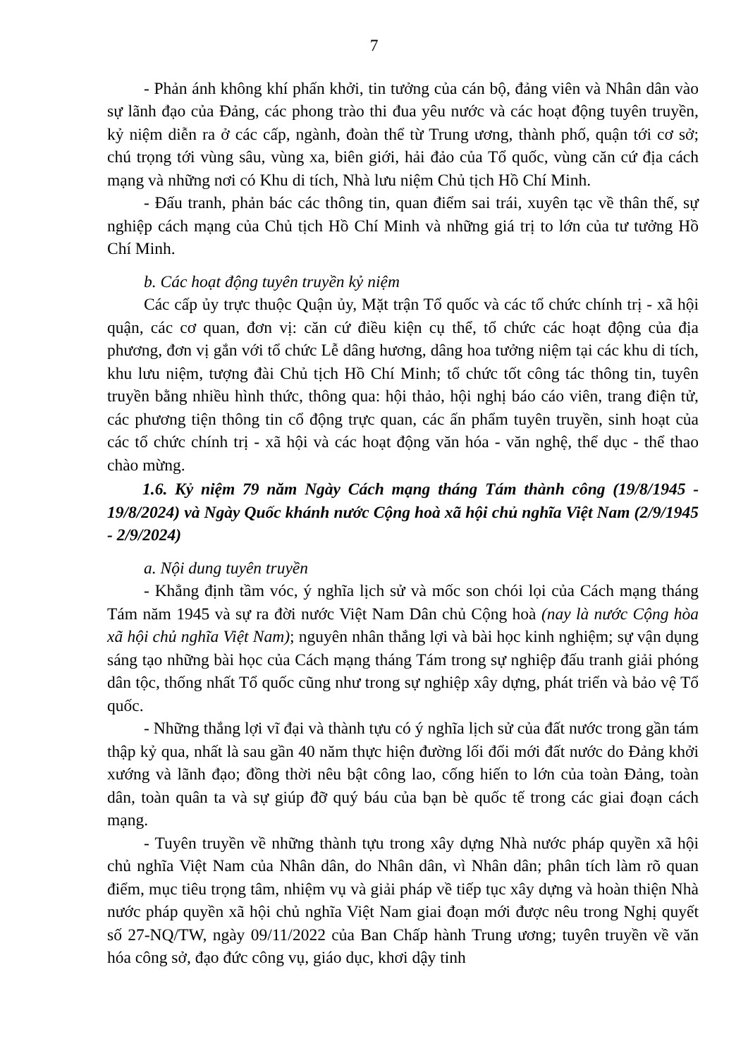7
- Phản ánh không khí phấn khởi, tin tưởng của cán bộ, đảng viên và Nhân dân vào sự lãnh đạo của Đảng, các phong trào thi đua yêu nước và các hoạt động tuyên truyền, kỷ niệm diễn ra ở các cấp, ngành, đoàn thể từ Trung ương, thành phố, quận tới cơ sở; chú trọng tới vùng sâu, vùng xa, biên giới, hải đảo của Tổ quốc, vùng căn cứ địa cách mạng và những nơi có Khu di tích, Nhà lưu niệm Chủ tịch Hồ Chí Minh.
- Đấu tranh, phản bác các thông tin, quan điểm sai trái, xuyên tạc về thân thế, sự nghiệp cách mạng của Chủ tịch Hồ Chí Minh và những giá trị to lớn của tư tưởng Hồ Chí Minh.
b. Các hoạt động tuyên truyền kỷ niệm
Các cấp ủy trực thuộc Quận ủy, Mặt trận Tổ quốc và các tổ chức chính trị - xã hội quận, các cơ quan, đơn vị: căn cứ điều kiện cụ thể, tổ chức các hoạt động của địa phương, đơn vị gắn với tổ chức Lễ dâng hương, dâng hoa tưởng niệm tại các khu di tích, khu lưu niệm, tượng đài Chủ tịch Hồ Chí Minh; tổ chức tốt công tác thông tin, tuyên truyền bằng nhiều hình thức, thông qua: hội thảo, hội nghị báo cáo viên, trang điện tử, các phương tiện thông tin cổ động trực quan, các ấn phẩm tuyên truyền, sinh hoạt của các tổ chức chính trị - xã hội và các hoạt động văn hóa - văn nghệ, thể dục - thể thao chào mừng.
1.6. Kỷ niệm 79 năm Ngày Cách mạng tháng Tám thành công (19/8/1945 - 19/8/2024) và Ngày Quốc khánh nước Cộng hoà xã hội chủ nghĩa Việt Nam (2/9/1945 - 2/9/2024)
a. Nội dung tuyên truyền
- Khẳng định tầm vóc, ý nghĩa lịch sử và mốc son chói lọi của Cách mạng tháng Tám năm 1945 và sự ra đời nước Việt Nam Dân chủ Cộng hoà (nay là nước Cộng hòa xã hội chủ nghĩa Việt Nam); nguyên nhân thắng lợi và bài học kinh nghiệm; sự vận dụng sáng tạo những bài học của Cách mạng tháng Tám trong sự nghiệp đấu tranh giải phóng dân tộc, thống nhất Tổ quốc cũng như trong sự nghiệp xây dựng, phát triển và bảo vệ Tổ quốc.
- Những thắng lợi vĩ đại và thành tựu có ý nghĩa lịch sử của đất nước trong gần tám thập kỷ qua, nhất là sau gần 40 năm thực hiện đường lối đổi mới đất nước do Đảng khởi xướng và lãnh đạo; đồng thời nêu bật công lao, cống hiến to lớn của toàn Đảng, toàn dân, toàn quân ta và sự giúp đỡ quý báu của bạn bè quốc tế trong các giai đoạn cách mạng.
- Tuyên truyền về những thành tựu trong xây dựng Nhà nước pháp quyền xã hội chủ nghĩa Việt Nam của Nhân dân, do Nhân dân, vì Nhân dân; phân tích làm rõ quan điểm, mục tiêu trọng tâm, nhiệm vụ và giải pháp về tiếp tục xây dựng và hoàn thiện Nhà nước pháp quyền xã hội chủ nghĩa Việt Nam giai đoạn mới được nêu trong Nghị quyết số 27-NQ/TW, ngày 09/11/2022 của Ban Chấp hành Trung ương; tuyên truyền về văn hóa công sở, đạo đức công vụ, giáo dục, khơi dậy tinh